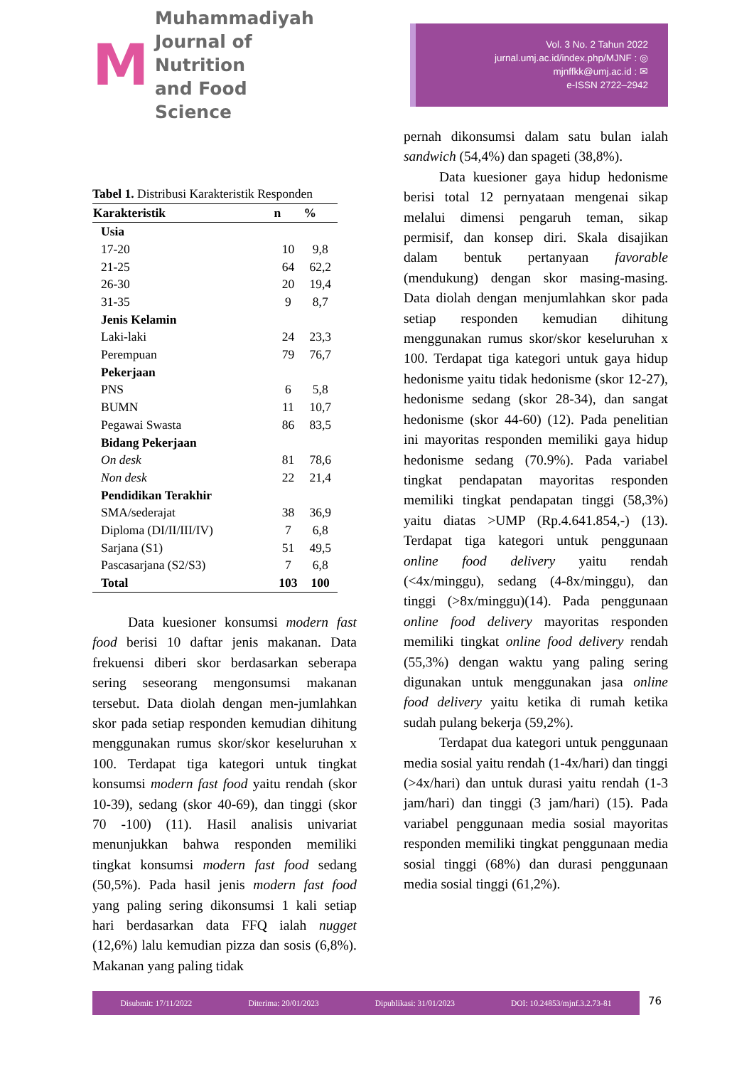M
Muhammadiyah
Journal of Nutrition
and Food Science
Vol. 3 No. 2 Tahun 2022
jurnal.umj.ac.id/index.php/MJNF : ◎
mjnffkk@umj.ac.id : ✉
e-ISSN 2722–2942
Tabel 1. Distribusi Karakteristik Responden
| Karakteristik | n | % |
| --- | --- | --- |
| Usia | | |
| 17-20 | 10 | 9,8 |
| 21-25 | 64 | 62,2 |
| 26-30 | 20 | 19,4 |
| 31-35 | 9 | 8,7 |
| Jenis Kelamin | | |
| Laki-laki | 24 | 23,3 |
| Perempuan | 79 | 76,7 |
| Pekerjaan | | |
| PNS | 6 | 5,8 |
| BUMN | 11 | 10,7 |
| Pegawai Swasta | 86 | 83,5 |
| Bidang Pekerjaan | | |
| On desk | 81 | 78,6 |
| Non desk | 22 | 21,4 |
| Pendidikan Terakhir | | |
| SMA/sederajat | 38 | 36,9 |
| Diploma (DI/II/III/IV) | 7 | 6,8 |
| Sarjana (S1) | 51 | 49,5 |
| Pascasarjana (S2/S3) | 7 | 6,8 |
| Total | 103 | 100 |
Data kuesioner konsumsi modern fast food berisi 10 daftar jenis makanan. Data frekuensi diberi skor berdasarkan seberapa sering seseorang mengonsumsi makanan tersebut. Data diolah dengan men-jumlahkan skor pada setiap responden kemudian dihitung menggunakan rumus skor/skor keseluruhan x 100. Terdapat tiga kategori untuk tingkat konsumsi modern fast food yaitu rendah (skor 10-39), sedang (skor 40-69), dan tinggi (skor 70 -100) (11). Hasil analisis univariat menunjukkan bahwa responden memiliki tingkat konsumsi modern fast food sedang (50,5%). Pada hasil jenis modern fast food yang paling sering dikonsumsi 1 kali setiap hari berdasarkan data FFQ ialah nugget (12,6%) lalu kemudian pizza dan sosis (6,8%). Makanan yang paling tidak
pernah dikonsumsi dalam satu bulan ialah sandwich (54,4%) dan spageti (38,8%).
Data kuesioner gaya hidup hedonisme berisi total 12 pernyataan mengenai sikap melalui dimensi pengaruh teman, sikap permisif, dan konsep diri. Skala disajikan dalam bentuk pertanyaan favorable (mendukung) dengan skor masing-masing. Data diolah dengan menjumlahkan skor pada setiap responden kemudian dihitung menggunakan rumus skor/skor keseluruhan x 100. Terdapat tiga kategori untuk gaya hidup hedonisme yaitu tidak hedonisme (skor 12-27), hedonisme sedang (skor 28-34), dan sangat hedonisme (skor 44-60) (12). Pada penelitian ini mayoritas responden memiliki gaya hidup hedonisme sedang (70.9%). Pada variabel tingkat pendapatan mayoritas responden memiliki tingkat pendapatan tinggi (58,3%) yaitu diatas >UMP (Rp.4.641.854,-) (13). Terdapat tiga kategori untuk penggunaan online food delivery yaitu rendah (<4x/minggu), sedang (4-8x/minggu), dan tinggi (>8x/minggu)(14). Pada penggunaan online food delivery mayoritas responden memiliki tingkat online food delivery rendah (55,3%) dengan waktu yang paling sering digunakan untuk menggunakan jasa online food delivery yaitu ketika di rumah ketika sudah pulang bekerja (59,2%).
Terdapat dua kategori untuk penggunaan media sosial yaitu rendah (1-4x/hari) dan tinggi (>4x/hari) dan untuk durasi yaitu rendah (1-3 jam/hari) dan tinggi (3 jam/hari) (15). Pada variabel penggunaan media sosial mayoritas responden memiliki tingkat penggunaan media sosial tinggi (68%) dan durasi penggunaan media sosial tinggi (61,2%).
Disubmit: 17/11/2022 Diterima: 20/01/2023 Dipublikasi: 31/01/2023 DOI: 10.24853/mjnf.3.2.73-81 76